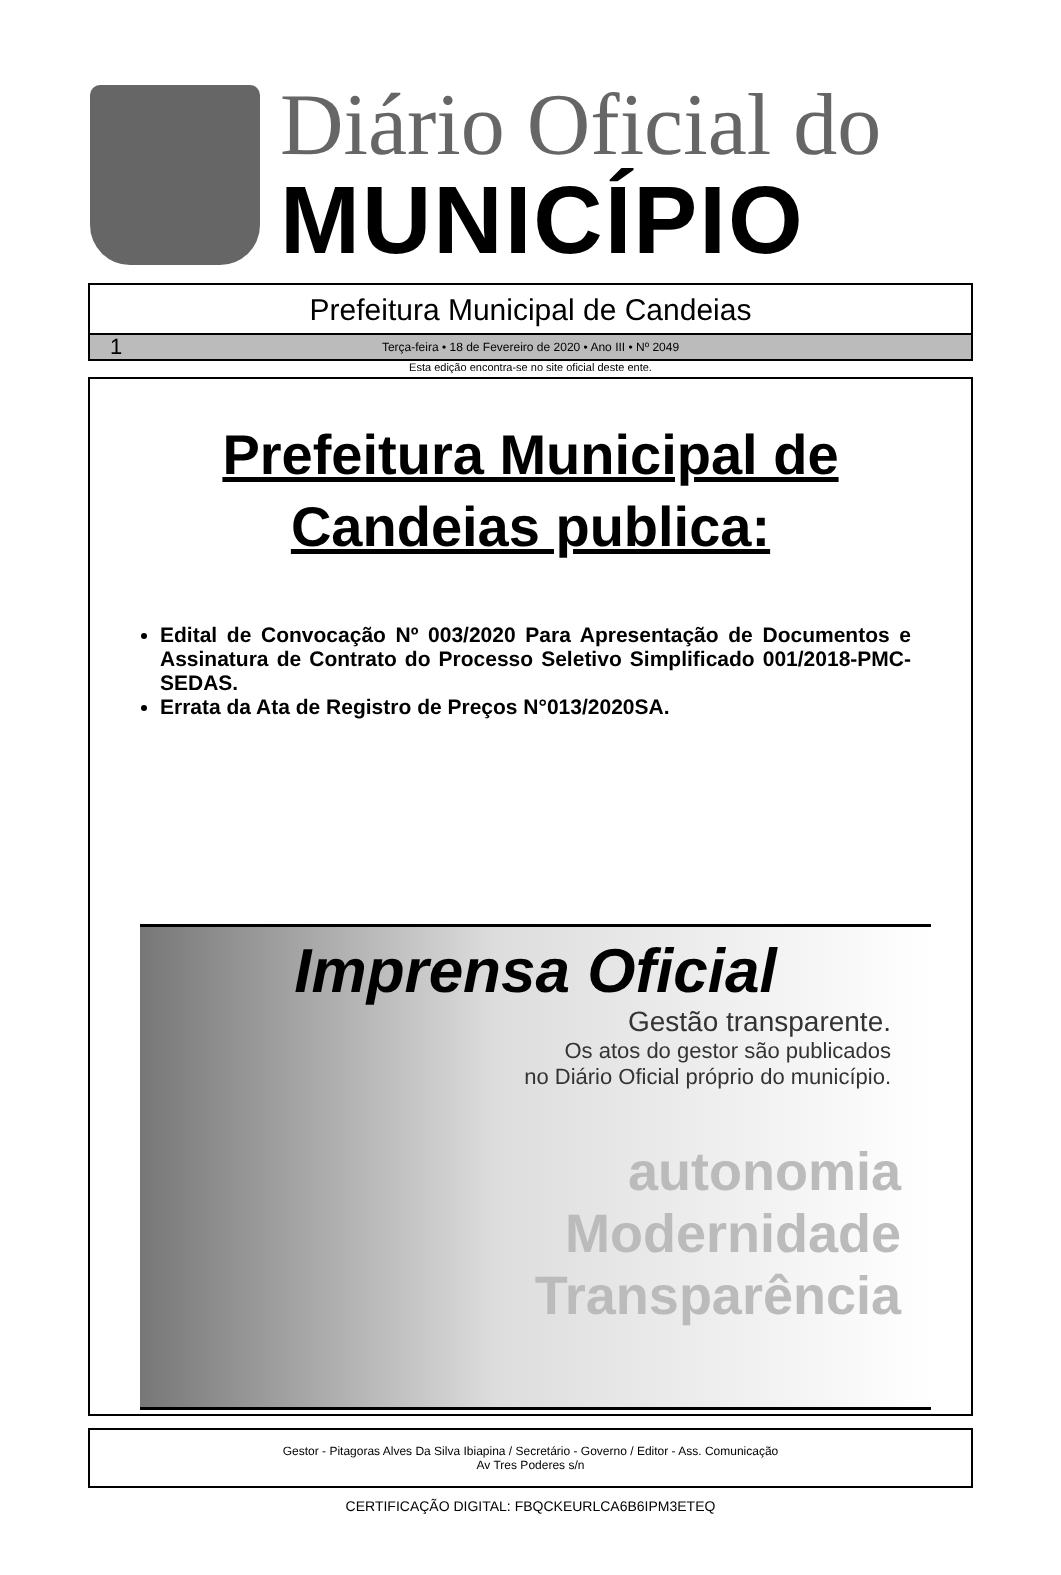Diário Oficial do
MUNICÍPIO
Prefeitura Municipal de Candeias
1 Terça-feira • 18 de Fevereiro de 2020 • Ano III • Nº 2049
Esta edição encontra-se no site oficial deste ente.
Prefeitura Municipal de
Candeias publica:
Edital de Convocação Nº 003/2020 Para Apresentação de Documentos e Assinatura de Contrato do Processo Seletivo Simplificado 001/2018-PMC-SEDAS.
Errata da Ata de Registro de Preços N°013/2020SA.
Imprensa Oficial
Gestão transparente.
Os atos do gestor são publicados
no Diário Oficial próprio do município.
autonomia
Modernidade
Transparência
Gestor - Pitagoras Alves Da Silva Ibiapina / Secretário - Governo / Editor - Ass. Comunicação
Av Tres Poderes s/n
CERTIFICAÇÃO DIGITAL: FBQCKEURLCA6B6IPM3ETEQ